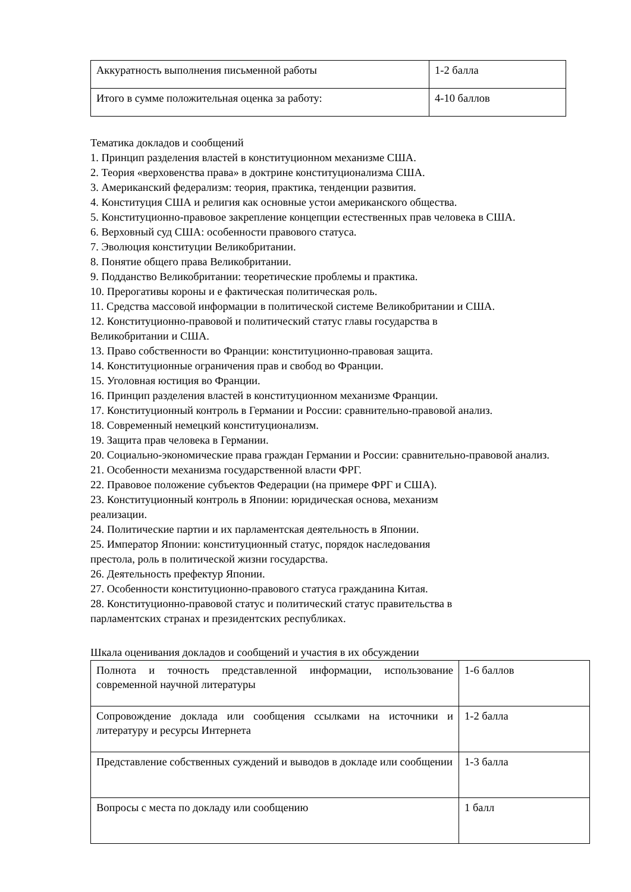| Аккуратность выполнения письменной работы | 1-2 балла |
| Итого в сумме положительная оценка за работу: | 4-10 баллов |
Тематика докладов и сообщений
1. Принцип разделения властей в конституционном механизме США.
2. Теория «верховенства права» в доктрине конституционализма США.
3. Американский федерализм: теория, практика, тенденции развития.
4. Конституция США и религия как основные устои американского общества.
5. Конституционно-правовое закрепление концепции естественных прав человека в США.
6. Верховный суд США: особенности правового статуса.
7. Эволюция конституции Великобритании.
8. Понятие общего права Великобритании.
9. Подданство Великобритании: теоретические проблемы и практика.
10. Прерогативы короны и е фактическая политическая роль.
11. Средства массовой информации в политической системе Великобритании и США.
12. Конституционно-правовой и политический статус главы государства в
Великобритании и США.
13. Право собственности во Франции: конституционно-правовая защита.
14. Конституционные ограничения прав и свобод во Франции.
15. Уголовная юстиция во Франции.
16. Принцип разделения властей в конституционном механизме Франции.
17. Конституционный контроль в Германии и России: сравнительно-правовой анализ.
18. Современный немецкий конституционализм.
19. Защита прав человека в Германии.
20. Социально-экономические права граждан Германии и России: сравнительно-правовой анализ.
21. Особенности механизма государственной власти ФРГ.
22. Правовое положение субъектов Федерации (на примере ФРГ и США).
23. Конституционный контроль в Японии: юридическая основа, механизм
реализации.
24. Политические партии и их парламентская деятельность в Японии.
25. Император Японии: конституционный статус, порядок наследования
престола, роль в политической жизни государства.
26. Деятельность префектур Японии.
27. Особенности конституционно-правового статуса гражданина Китая.
28. Конституционно-правовой статус и политический статус правительства в
парламентских странах и президентских республиках.
Шкала оценивания докладов и сообщений и участия в их обсуждении
| Полнота и точность представленной информации, использование современной научной литературы | 1-6 баллов |
| Сопровождение доклада или сообщения ссылками на источники и литературу и ресурсы Интернета | 1-2 балла |
| Представление собственных суждений и выводов в докладе или сообщении | 1-3 балла |
| Вопросы с места по докладу или сообщению | 1 балл |